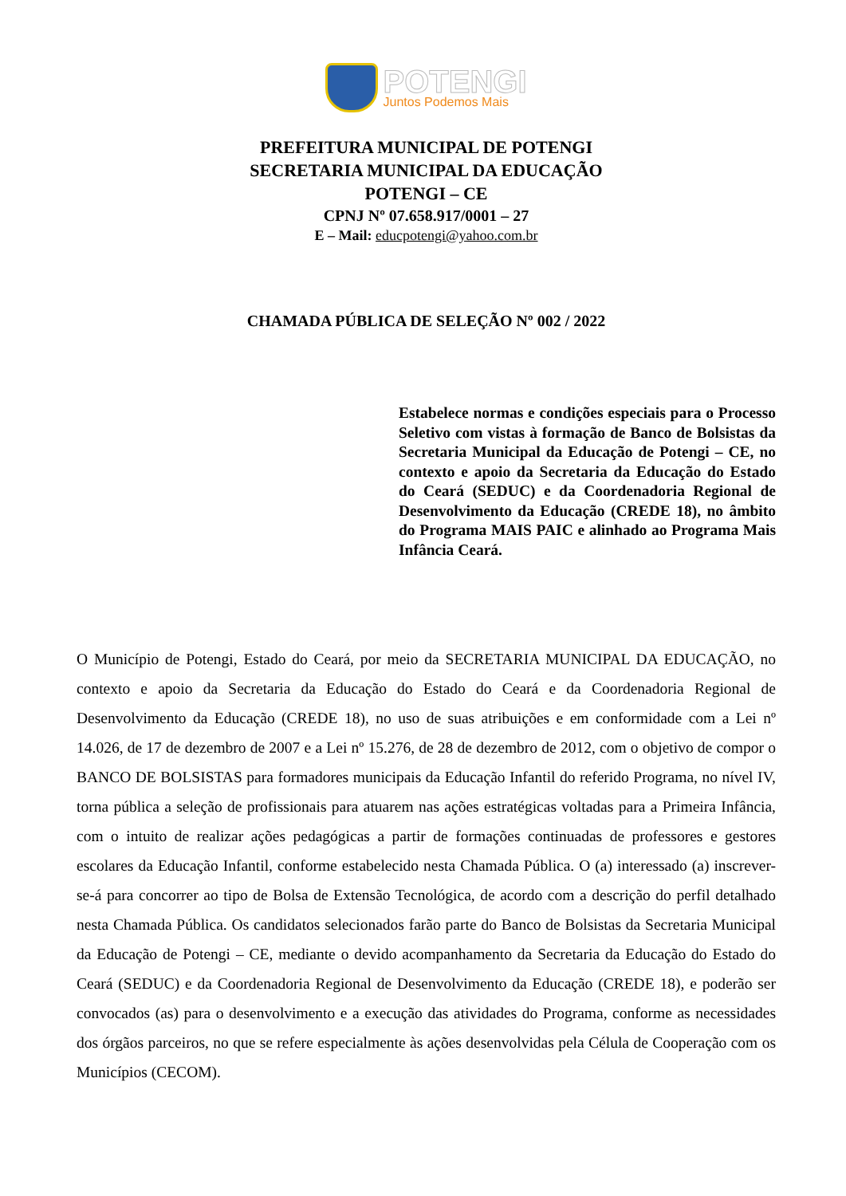POTENGI
Juntos Podemos Mais
PREFEITURA MUNICIPAL DE POTENGI
SECRETARIA MUNICIPAL DA EDUCAÇÃO
POTENGI – CE
CPNJ Nº 07.658.917/0001 – 27
E – Mail: educpotengi@yahoo.com.br
CHAMADA PÚBLICA DE SELEÇÃO Nº 002 / 2022
Estabelece normas e condições especiais para o Processo Seletivo com vistas à formação de Banco de Bolsistas da Secretaria Municipal da Educação de Potengi – CE, no contexto e apoio da Secretaria da Educação do Estado do Ceará (SEDUC) e da Coordenadoria Regional de Desenvolvimento da Educação (CREDE 18), no âmbito do Programa MAIS PAIC e alinhado ao Programa Mais Infância Ceará.
O Município de Potengi, Estado do Ceará, por meio da SECRETARIA MUNICIPAL DA EDUCAÇÃO, no contexto e apoio da Secretaria da Educação do Estado do Ceará e da Coordenadoria Regional de Desenvolvimento da Educação (CREDE 18), no uso de suas atribuições e em conformidade com a Lei nº 14.026, de 17 de dezembro de 2007 e a Lei nº 15.276, de 28 de dezembro de 2012, com o objetivo de compor o BANCO DE BOLSISTAS para formadores municipais da Educação Infantil do referido Programa, no nível IV, torna pública a seleção de profissionais para atuarem nas ações estratégicas voltadas para a Primeira Infância, com o intuito de realizar ações pedagógicas a partir de formações continuadas de professores e gestores escolares da Educação Infantil, conforme estabelecido nesta Chamada Pública. O (a) interessado (a) inscrever-se-á para concorrer ao tipo de Bolsa de Extensão Tecnológica, de acordo com a descrição do perfil detalhado nesta Chamada Pública. Os candidatos selecionados farão parte do Banco de Bolsistas da Secretaria Municipal da Educação de Potengi – CE, mediante o devido acompanhamento da Secretaria da Educação do Estado do Ceará (SEDUC) e da Coordenadoria Regional de Desenvolvimento da Educação (CREDE 18), e poderão ser convocados (as) para o desenvolvimento e a execução das atividades do Programa, conforme as necessidades dos órgãos parceiros, no que se refere especialmente às ações desenvolvidas pela Célula de Cooperação com os Municípios (CECOM).